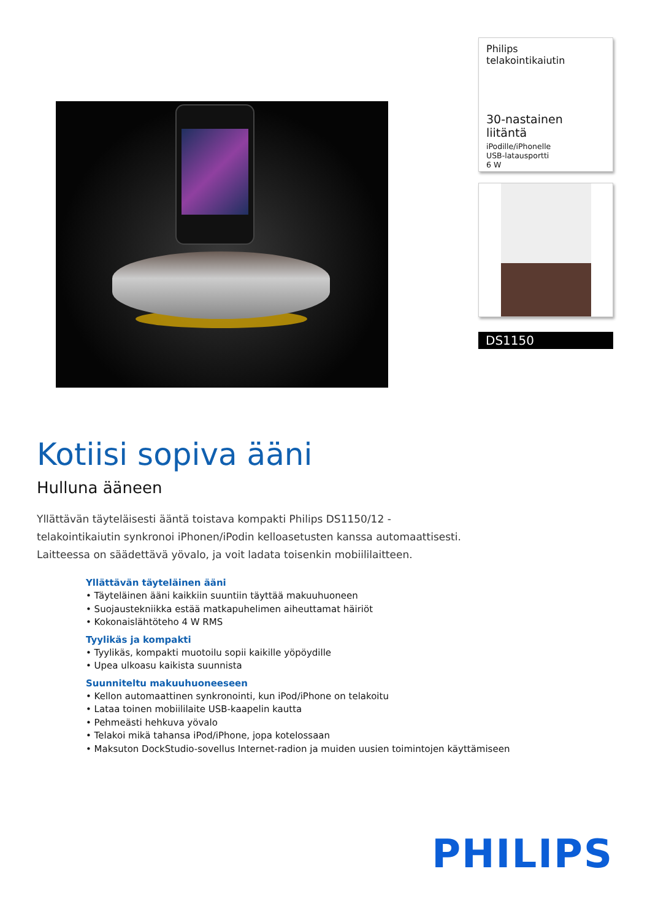Philips
telakointikaiutin
30-nastainen liitäntä
iPodille/iPhonelle
USB-latausportti
6 W
DS1150
Kotiisi sopiva ääni
Hulluna ääneen
Yllättävän täyteläisesti ääntä toistava kompakti Philips DS1150/12 -telakointikaiutin synkronoi iPhonen/iPodin kelloasetusten kanssa automaattisesti. Laitteessa on säädettävä yövalo, ja voit ladata toisenkin mobiililaitteen.
Yllättävän täyteläinen ääni
• Täyteläinen ääni kaikkiin suuntiin täyttää makuuhuoneen
• Suojaustekniikka estää matkapuhelimen aiheuttamat häiriöt
• Kokonaislähtöteho 4 W RMS
Tyylikäs ja kompakti
• Tyylikäs, kompakti muotoilu sopii kaikille yöpöydille
• Upea ulkoasu kaikista suunnista
Suunniteltu makuuhuoneeseen
• Kellon automaattinen synkronointi, kun iPod/iPhone on telakoitu
• Lataa toinen mobiililaite USB-kaapelin kautta
• Pehmeästi hehkuva yövalo
• Telakoi mikä tahansa iPod/iPhone, jopa kotelossaan
• Maksuton DockStudio-sovellus Internet-radion ja muiden uusien toimintojen käyttämiseen
PHILIPS